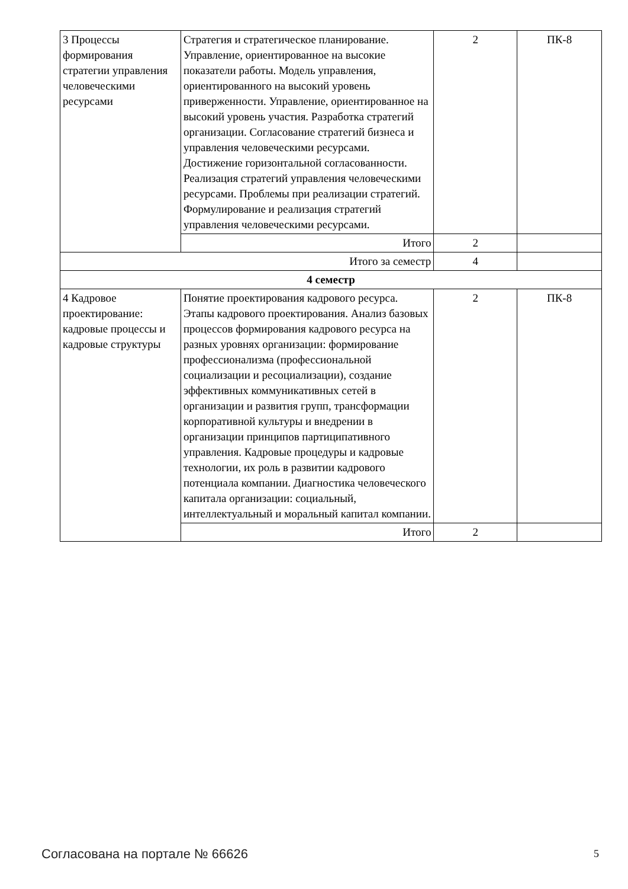| 3 Процессы формирования стратегии управления человеческими ресурсами | Стратегия и стратегическое планирование. Управление, ориентированное на высокие показатели работы. Модель управления, ориентированного на высокий уровень приверженности. Управление, ориентированное на высокий уровень участия. Разработка стратегий организации. Согласование стратегий бизнеса и управления человеческими ресурсами. Достижение горизонтальной согласованности. Реализация стратегий управления человеческими ресурсами. Проблемы при реализации стратегий. Формулирование и реализация стратегий управления человеческими ресурсами. | 2 | ПК-8 |
| | Итого | 2 | |
| Итого за семестр | | 4 | |
| 4 семестр | | | |
| 4 Кадровое проектирование: кадровые процессы и кадровые структуры | Понятие проектирования кадрового ресурса. Этапы кадрового проектирования. Анализ базовых процессов формирования кадрового ресурса на разных уровнях организации: формирование профессионализма (профессиональной социализации и ресоциализации), создание эффективных коммуникативных сетей в организации и развития групп, трансформации корпоративной культуры и внедрении в организации принципов партиципативного управления. Кадровые процедуры и кадровые технологии, их роль в развитии кадрового потенциала компании. Диагностика человеческого капитала организации: социальный, интеллектуальный и моральный капитал компании. | 2 | ПК-8 |
| | Итого | 2 | |
Согласована на портале № 66626 5